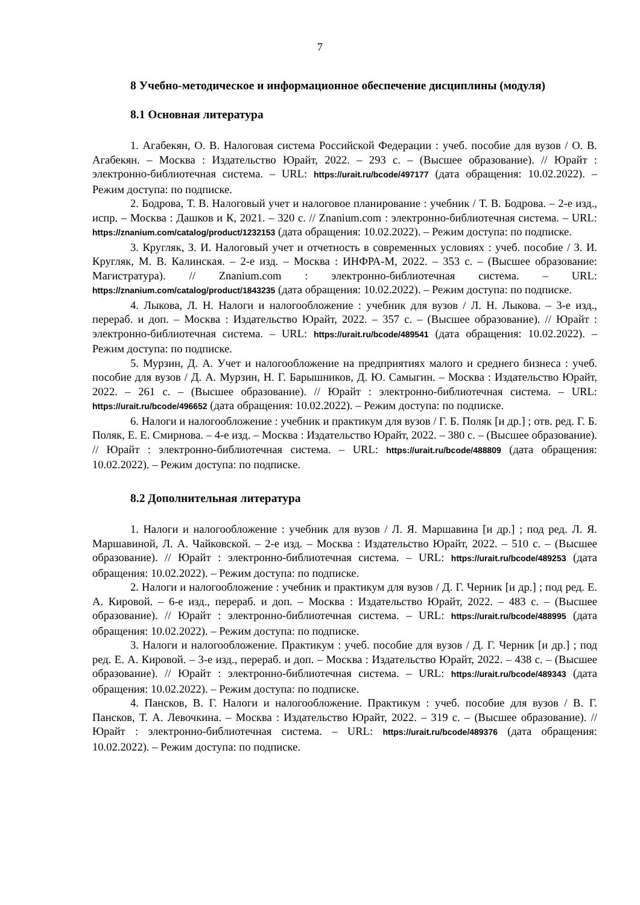7
8 Учебно-методическое и информационное обеспечение дисциплины (модуля)
8.1 Основная литература
1. Агабекян, О. В. Налоговая система Российской Федерации : учеб. пособие для вузов / О. В. Агабекян. – Москва : Издательство Юрайт, 2022. – 293 с. – (Высшее образование). // Юрайт : электронно-библиотечная система. – URL: https://urait.ru/bcode/497177 (дата обращения: 10.02.2022). – Режим доступа: по подписке.
2. Бодрова, Т. В. Налоговый учет и налоговое планирование : учебник / Т. В. Бодрова. – 2-е изд., испр. – Москва : Дашков и К, 2021. – 320 с. // Znanium.com : электронно-библиотечная система. – URL: https://znanium.com/catalog/product/1232153 (дата обращения: 10.02.2022). – Режим доступа: по подписке.
3. Кругляк, З. И. Налоговый учет и отчетность в современных условиях : учеб. пособие / З. И. Кругляк, М. В. Калинская. – 2-е изд. – Москва : ИНФРА-М, 2022. – 353 с. – (Высшее образование: Магистратура). // Znanium.com : электронно-библиотечная система. – URL: https://znanium.com/catalog/product/1843235 (дата обращения: 10.02.2022). – Режим доступа: по подписке.
4. Лыкова, Л. Н. Налоги и налогообложение : учебник для вузов / Л. Н. Лыкова. – 3-е изд., перераб. и доп. – Москва : Издательство Юрайт, 2022. – 357 с. – (Высшее образование). // Юрайт : электронно-библиотечная система. – URL: https://urait.ru/bcode/489541 (дата обращения: 10.02.2022). – Режим доступа: по подписке.
5. Мурзин, Д. А. Учет и налогообложение на предприятиях малого и среднего бизнеса : учеб. пособие для вузов / Д. А. Мурзин, Н. Г. Барышников, Д. Ю. Самыгин. – Москва : Издательство Юрайт, 2022. – 261 с. – (Высшее образование). // Юрайт : электронно-библиотечная система. – URL: https://urait.ru/bcode/496652 (дата обращения: 10.02.2022). – Режим доступа: по подписке.
6. Налоги и налогообложение : учебник и практикум для вузов / Г. Б. Поляк [и др.] ; отв. ред. Г. Б. Поляк, Е. Е. Смирнова. – 4-е изд. – Москва : Издательство Юрайт, 2022. – 380 с. – (Высшее образование). // Юрайт : электронно-библиотечная система. – URL: https://urait.ru/bcode/488809 (дата обращения: 10.02.2022). – Режим доступа: по подписке.
8.2 Дополнительная литература
1. Налоги и налогообложение : учебник для вузов / Л. Я. Маршавина [и др.] ; под ред. Л. Я. Маршавиной, Л. А. Чайковской. – 2-е изд. – Москва : Издательство Юрайт, 2022. – 510 с. – (Высшее образование). // Юрайт : электронно-библиотечная система. – URL: https://urait.ru/bcode/489253 (дата обращения: 10.02.2022). – Режим доступа: по подписке.
2. Налоги и налогообложение : учебник и практикум для вузов / Д. Г. Черник [и др.] ; под ред. Е. А. Кировой. – 6-е изд., перераб. и доп. – Москва : Издательство Юрайт, 2022. – 483 с. – (Высшее образование). // Юрайт : электронно-библиотечная система. – URL: https://urait.ru/bcode/488995 (дата обращения: 10.02.2022). – Режим доступа: по подписке.
3. Налоги и налогообложение. Практикум : учеб. пособие для вузов / Д. Г. Черник [и др.] ; под ред. Е. А. Кировой. – 3-е изд., перераб. и доп. – Москва : Издательство Юрайт, 2022. – 438 с. – (Высшее образование). // Юрайт : электронно-библиотечная система. – URL: https://urait.ru/bcode/489343 (дата обращения: 10.02.2022). – Режим доступа: по подписке.
4. Пансков, В. Г. Налоги и налогообложение. Практикум : учеб. пособие для вузов / В. Г. Пансков, Т. А. Левочкина. – Москва : Издательство Юрайт, 2022. – 319 с. – (Высшее образование). // Юрайт : электронно-библиотечная система. – URL: https://urait.ru/bcode/489376 (дата обращения: 10.02.2022). – Режим доступа: по подписке.